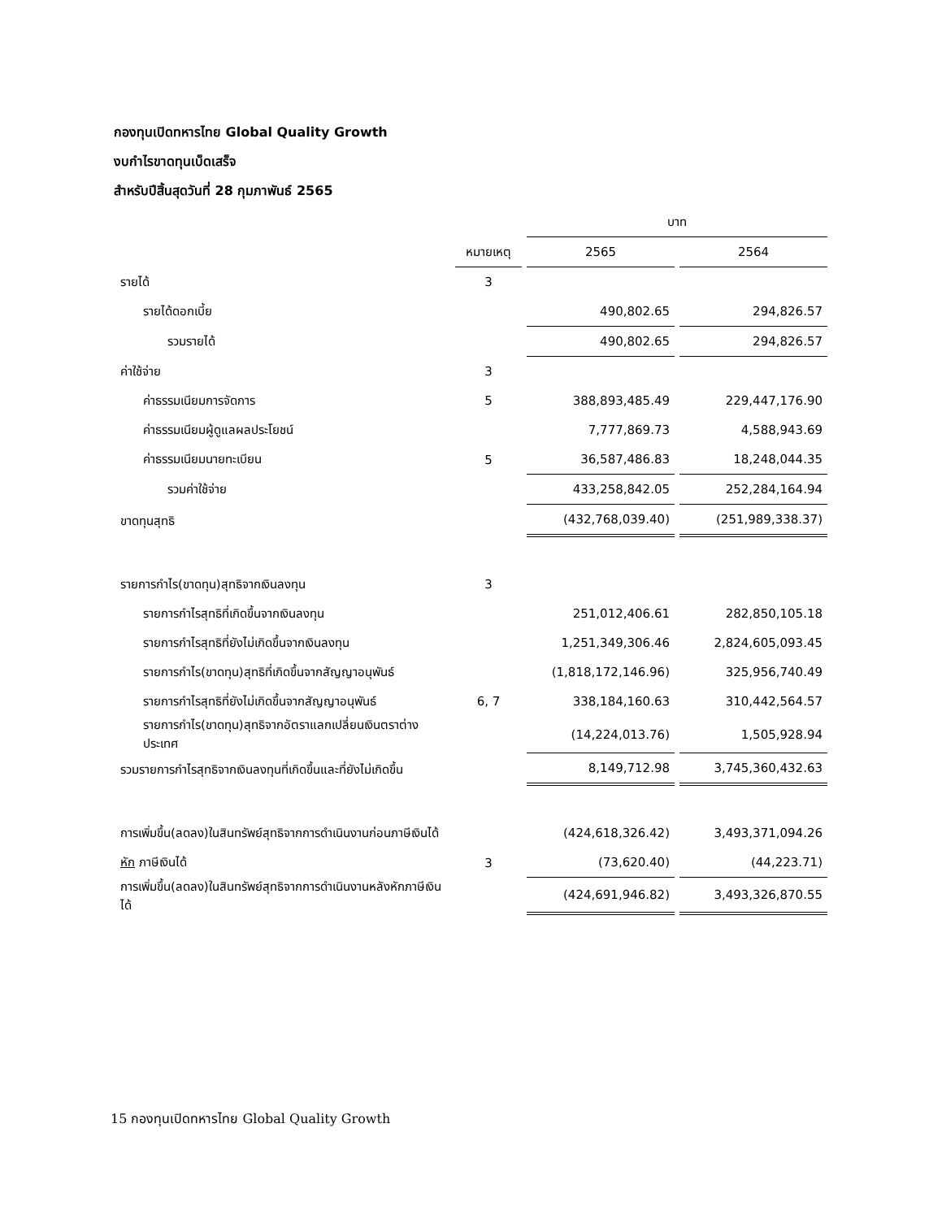กองทุนเปิดทหารไทย Global Quality Growth
งบกำไรขาดทุนเบ็ดเสร็จ
สำหรับปีสิ้นสุดวันที่ 28 กุมภาพันธ์ 2565
| | | บาท | |
| | หมายเหตุ | 2565 | 2564 |
| รายได้ | 3 | | |
| รายได้ดอกเบี้ย | | 490,802.65 | 294,826.57 |
| รวมรายได้ | | 490,802.65 | 294,826.57 |
| ค่าใช้จ่าย | 3 | | |
| ค่าธรรมเนียมการจัดการ | 5 | 388,893,485.49 | 229,447,176.90 |
| ค่าธรรมเนียมผู้ดูแลผลประโยชน์ | | 7,777,869.73 | 4,588,943.69 |
| ค่าธรรมเนียมนายทะเบียน | 5 | 36,587,486.83 | 18,248,044.35 |
| รวมค่าใช้จ่าย | | 433,258,842.05 | 252,284,164.94 |
| ขาดทุนสุทธิ | | (432,768,039.40) | (251,989,338.37) |
| รายการกำไร(ขาดทุน)สุทธิจากเงินลงทุน | 3 | | |
| รายการกำไรสุทธิที่เกิดขึ้นจากเงินลงทุน | | 251,012,406.61 | 282,850,105.18 |
| รายการกำไรสุทธิที่ยังไม่เกิดขึ้นจากเงินลงทุน | | 1,251,349,306.46 | 2,824,605,093.45 |
| รายการกำไร(ขาดทุน)สุทธิที่เกิดขึ้นจากสัญญาอนุพันธ์ | | (1,818,172,146.96) | 325,956,740.49 |
| รายการกำไรสุทธิที่ยังไม่เกิดขึ้นจากสัญญาอนุพันธ์ | 6, 7 | 338,184,160.63 | 310,442,564.57 |
| รายการกำไร(ขาดทุน)สุทธิจากอัตราแลกเปลี่ยนเงินตราต่างประเทศ | | (14,224,013.76) | 1,505,928.94 |
| รวมรายการกำไรสุทธิจากเงินลงทุนที่เกิดขึ้นและที่ยังไม่เกิดขึ้น | | 8,149,712.98 | 3,745,360,432.63 |
| การเพิ่มขึ้น(ลดลง)ในสินทรัพย์สุทธิจากการดำเนินงานก่อนภาษีเงินได้ | | (424,618,326.42) | 3,493,371,094.26 |
| หัก ภาษีเงินได้ | 3 | (73,620.40) | (44,223.71) |
| การเพิ่มขึ้น(ลดลง)ในสินทรัพย์สุทธิจากการดำเนินงานหลังหักภาษีเงินได้ | | (424,691,946.82) | 3,493,326,870.55 |
15 กองทุนเปิดทหารไทย Global Quality Growth